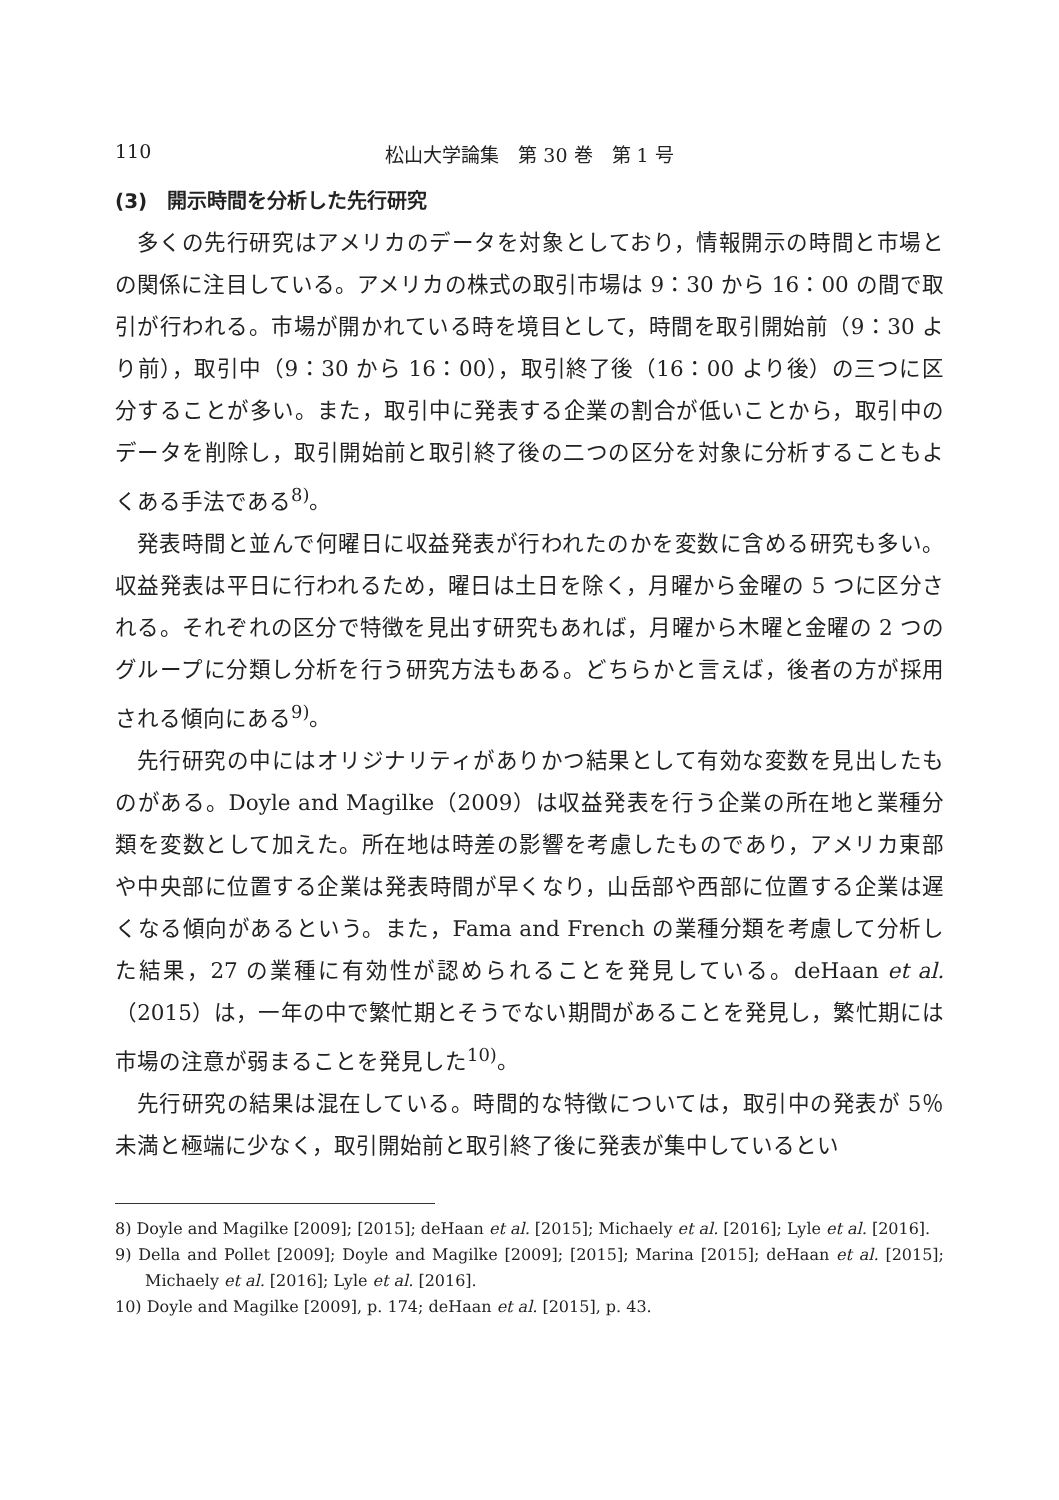110 松山大学論集　第 30 巻　第 1 号
(3)　開示時間を分析した先行研究
多くの先行研究はアメリカのデータを対象としており，情報開示の時間と市場との関係に注目している。アメリカの株式の取引市場は 9：30 から 16：00 の間で取引が行われる。市場が開かれている時を境目として，時間を取引開始前（9：30 より前），取引中（9：30 から 16：00），取引終了後（16：00 より後）の三つに区分することが多い。また，取引中に発表する企業の割合が低いことから，取引中のデータを削除し，取引開始前と取引終了後の二つの区分を対象に分析することもよくある手法である<sup>8)</sup>。
発表時間と並んで何曜日に収益発表が行われたのかを変数に含める研究も多い。収益発表は平日に行われるため，曜日は土日を除く，月曜から金曜の 5 つに区分される。それぞれの区分で特徴を見出す研究もあれば，月曜から木曜と金曜の 2 つのグループに分類し分析を行う研究方法もある。どちらかと言えば，後者の方が採用される傾向にある<sup>9)</sup>。
先行研究の中にはオリジナリティがありかつ結果として有効な変数を見出したものがある。Doyle and Magilke（2009）は収益発表を行う企業の所在地と業種分類を変数として加えた。所在地は時差の影響を考慮したものであり，アメリカ東部や中央部に位置する企業は発表時間が早くなり，山岳部や西部に位置する企業は遅くなる傾向があるという。また，Fama and French の業種分類を考慮して分析した結果，27 の業種に有効性が認められることを発見している。deHaan et al.（2015）は，一年の中で繁忙期とそうでない期間があることを発見し，繁忙期には市場の注意が弱まることを発見した<sup>10)</sup>。
先行研究の結果は混在している。時間的な特徴については，取引中の発表が 5％未満と極端に少なく，取引開始前と取引終了後に発表が集中しているとい
8) Doyle and Magilke [2009]; [2015]; deHaan et al. [2015]; Michaely et al. [2016]; Lyle et al. [2016].
9) Della and Pollet [2009]; Doyle and Magilke [2009]; [2015]; Marina [2015]; deHaan et al. [2015]; Michaely et al. [2016]; Lyle et al. [2016].
10) Doyle and Magilke [2009], p. 174; deHaan et al. [2015], p. 43.